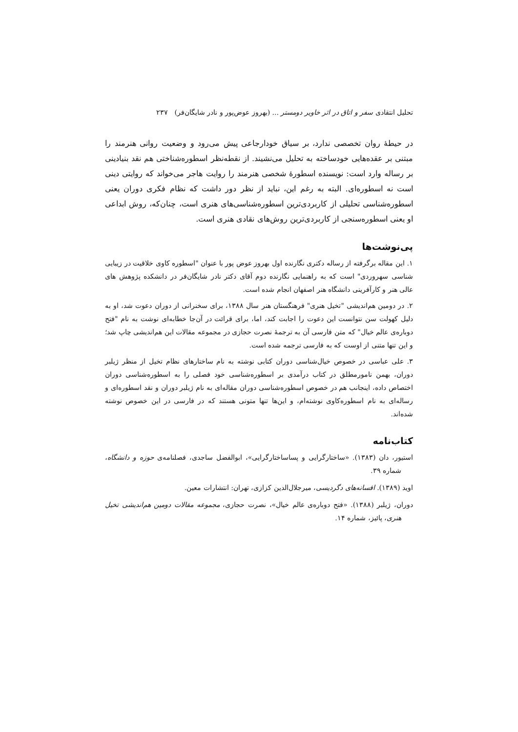تحلیل انتقادی سفر و اتاق در اثر خاویر دومستر ... (بهروز عوض‌پور و نادر شایگان‌فر) ۲۳۷
در حیطهٔ روان تخصصی ندارد، بر سیاق خودارجاعی پیش می‌رود و وضعیت روانی هنرمند را مبتنی بر عقده‌هایی خودساخته به تحلیل می‌نشیند. از نقطه‌نظر اسطوره‌شناختی هم نقد بنیادینی بر رساله وارد است: نویسنده اسطورهٔ شخصی هنرمند را روایت هاجر می‌خواند که روایتی دینی است نه اسطوره‌ای. البته به رغم این، نباید از نظر دور داشت که نظام فکری دوران یعنی اسطوره‌شناسی تحلیلی از کاربردی‌ترین اسطوره‌شناسی‌های هنری است، چنان‌که، روش ابداعی او یعنی اسطوره‌سنجی از کاربردی‌ترین روش‌های نقادی هنری است.
پی‌نوشت‌ها
۱. این مقاله برگرفته از رساله دکتری نگارنده اول بهروز عوض پور با عنوان "اسطوره کاوی خلاقیت در زیبایی شناسی سهروردی" است که به راهنمایی نگارنده دوم آقای دکتر نادر شایگان‌فر در دانشکده پژوهش های عالی هنر و کارآفرینی دانشگاه هنر اصفهان انجام شده است.
۲. در دومین هم‌اندیشی "تخیل هنری" فرهنگستان هنر سال ۱۳۸۸، برای سخنرانی از دوران دعوت شد، او به دلیل کهولت سن نتوانست این دعوت را اجابت کند، اما، برای قرائت در آن‌جا خطابه‌ای نوشت به نام "فتح دوباره‌ی عالم خیال" که متن فارسی آن به ترجمهٔ نصرت حجازی در مجموعه مقالات این هم‌اندیشی چاپ شد؛ و این تنها متنی از اوست که به فارسی ترجمه شده است.
۳. علی عباسی در خصوص خیال‌شناسی دوران کتابی نوشته به نام ساختارهای نظام تخیل از منظر ژیلبر دوران، بهمن نامورمطلق در کتاب درآمدی بر اسطوره‌شناسی خود فصلی را به اسطوره‌شناسی دوران اختصاص داده، اینجانب هم در خصوص اسطوره‌شناسی دوران مقاله‌ای به نام ژیلبر دوران و نقد اسطوره‌ای و رساله‌ای به نام اسطوره‌کاوی نوشته‌ام، و این‌ها تنها متونی هستند که در فارسی در این خصوص نوشته شده‌اند.
کتاب‌نامه
استیور، دان (۱۳۸۳). «ساختارگرایی و پساساختارگرایی»، ابوالفضل ساجدی، فصلنامه‌ی حوزه و دانشگاه، شماره ۳۹.
اوید (۱۳۸۹). افسانه‌های دگردیسی، میرجلال‌الدین کزازی، تهران: انتشارات معین.
دوران، ژیلبر (۱۳۸۸). «فتح دوباره‌ی عالم خیال»، نصرت حجازی، مجموعه مقالات دومین هم‌اندیشی تخیل هنری، پائیز، شماره ۱۴.